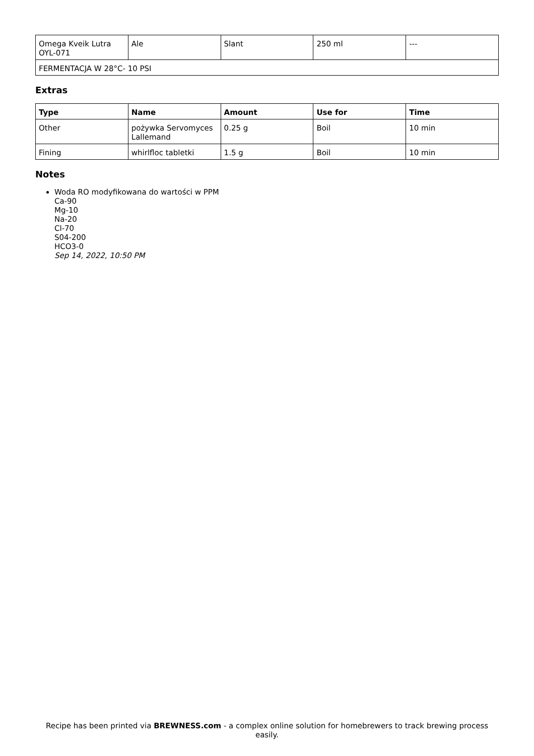| Omega Kveik Lutra OYL-071 | Ale | Slant | 250 ml | --- |
| FERMENTACJA W 28°C- 10 PSI | | | | |
Extras
| Type | Name | Amount | Use for | Time |
| --- | --- | --- | --- | --- |
| Other | pożywka Servomyces Lallemand | 0.25 g | Boil | 10 min |
| Fining | whirlfloc tabletki | 1.5 g | Boil | 10 min |
Notes
Woda RO modyfikowana do wartości w PPM
Ca-90
Mg-10
Na-20
Cl-70
S04-200
HCO3-0
Sep 14, 2022, 10:50 PM
Recipe has been printed via BREWNESS.com - a complex online solution for homebrewers to track brewing process easily.